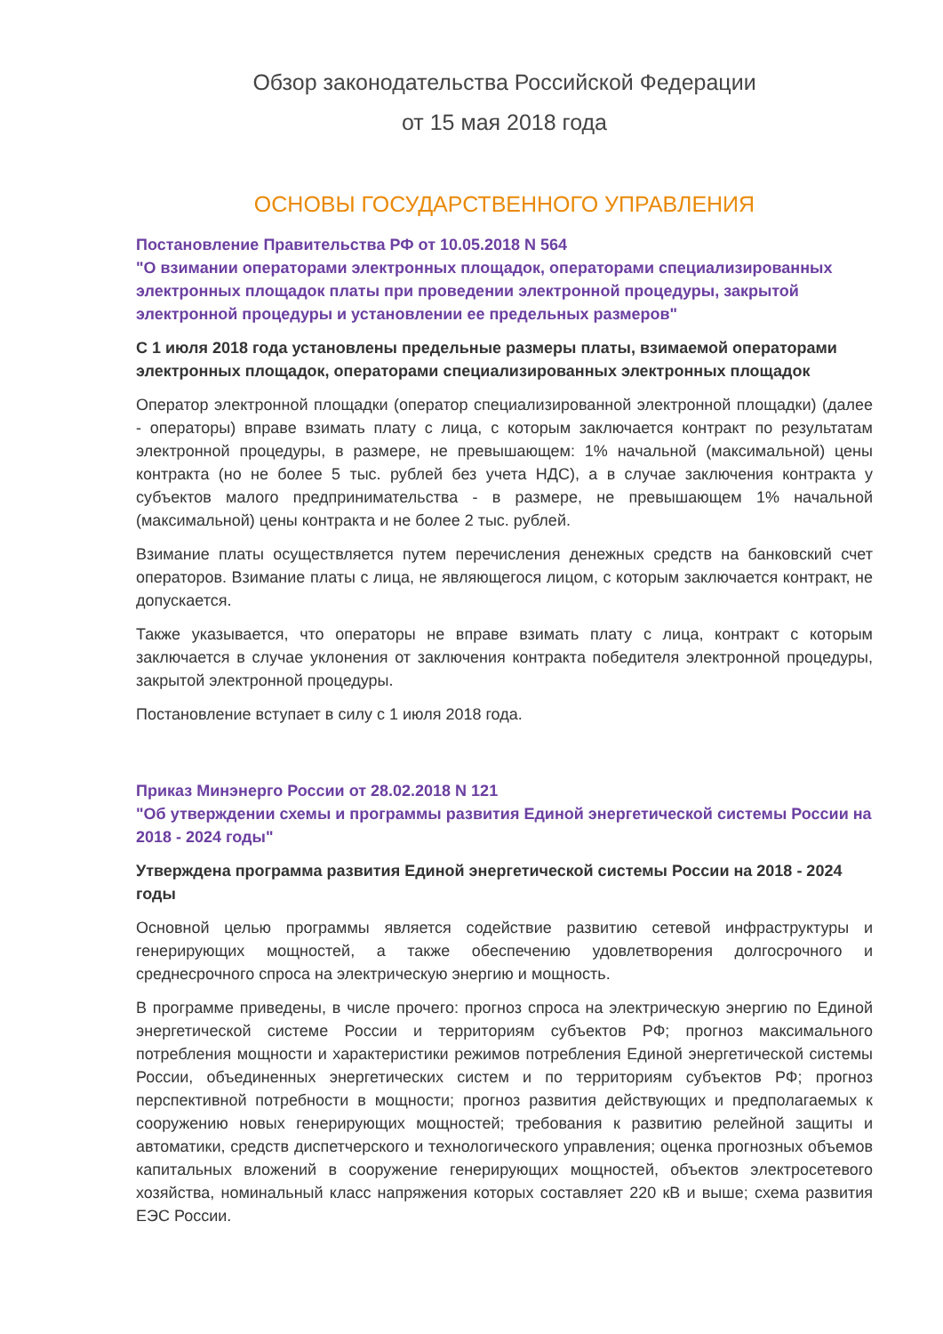Обзор законодательства Российской Федерации
от 15 мая 2018 года
ОСНОВЫ ГОСУДАРСТВЕННОГО УПРАВЛЕНИЯ
Постановление Правительства РФ от 10.05.2018 N 564
"О взимании операторами электронных площадок, операторами специализированных электронных площадок платы при проведении электронной процедуры, закрытой электронной процедуры и установлении ее предельных размеров"
С 1 июля 2018 года установлены предельные размеры платы, взимаемой операторами электронных площадок, операторами специализированных электронных площадок
Оператор электронной площадки (оператор специализированной электронной площадки) (далее - операторы) вправе взимать плату с лица, с которым заключается контракт по результатам электронной процедуры, в размере, не превышающем: 1% начальной (максимальной) цены контракта (но не более 5 тыс. рублей без учета НДС), а в случае заключения контракта у субъектов малого предпринимательства - в размере, не превышающем 1% начальной (максимальной) цены контракта и не более 2 тыс. рублей.
Взимание платы осуществляется путем перечисления денежных средств на банковский счет операторов. Взимание платы с лица, не являющегося лицом, с которым заключается контракт, не допускается.
Также указывается, что операторы не вправе взимать плату с лица, контракт с которым заключается в случае уклонения от заключения контракта победителя электронной процедуры, закрытой электронной процедуры.
Постановление вступает в силу с 1 июля 2018 года.
Приказ Минэнерго России от 28.02.2018 N 121
"Об утверждении схемы и программы развития Единой энергетической системы России на 2018 - 2024 годы"
Утверждена программа развития Единой энергетической системы России на 2018 - 2024 годы
Основной целью программы является содействие развитию сетевой инфраструктуры и генерирующих мощностей, а также обеспечению удовлетворения долгосрочного и среднесрочного спроса на электрическую энергию и мощность.
В программе приведены, в числе прочего: прогноз спроса на электрическую энергию по Единой энергетической системе России и территориям субъектов РФ; прогноз максимального потребления мощности и характеристики режимов потребления Единой энергетической системы России, объединенных энергетических систем и по территориям субъектов РФ; прогноз перспективной потребности в мощности; прогноз развития действующих и предполагаемых к сооружению новых генерирующих мощностей; требования к развитию релейной защиты и автоматики, средств диспетчерского и технологического управления; оценка прогнозных объемов капитальных вложений в сооружение генерирующих мощностей, объектов электросетевого хозяйства, номинальный класс напряжения которых составляет 220 кВ и выше; схема развития ЕЭС России.